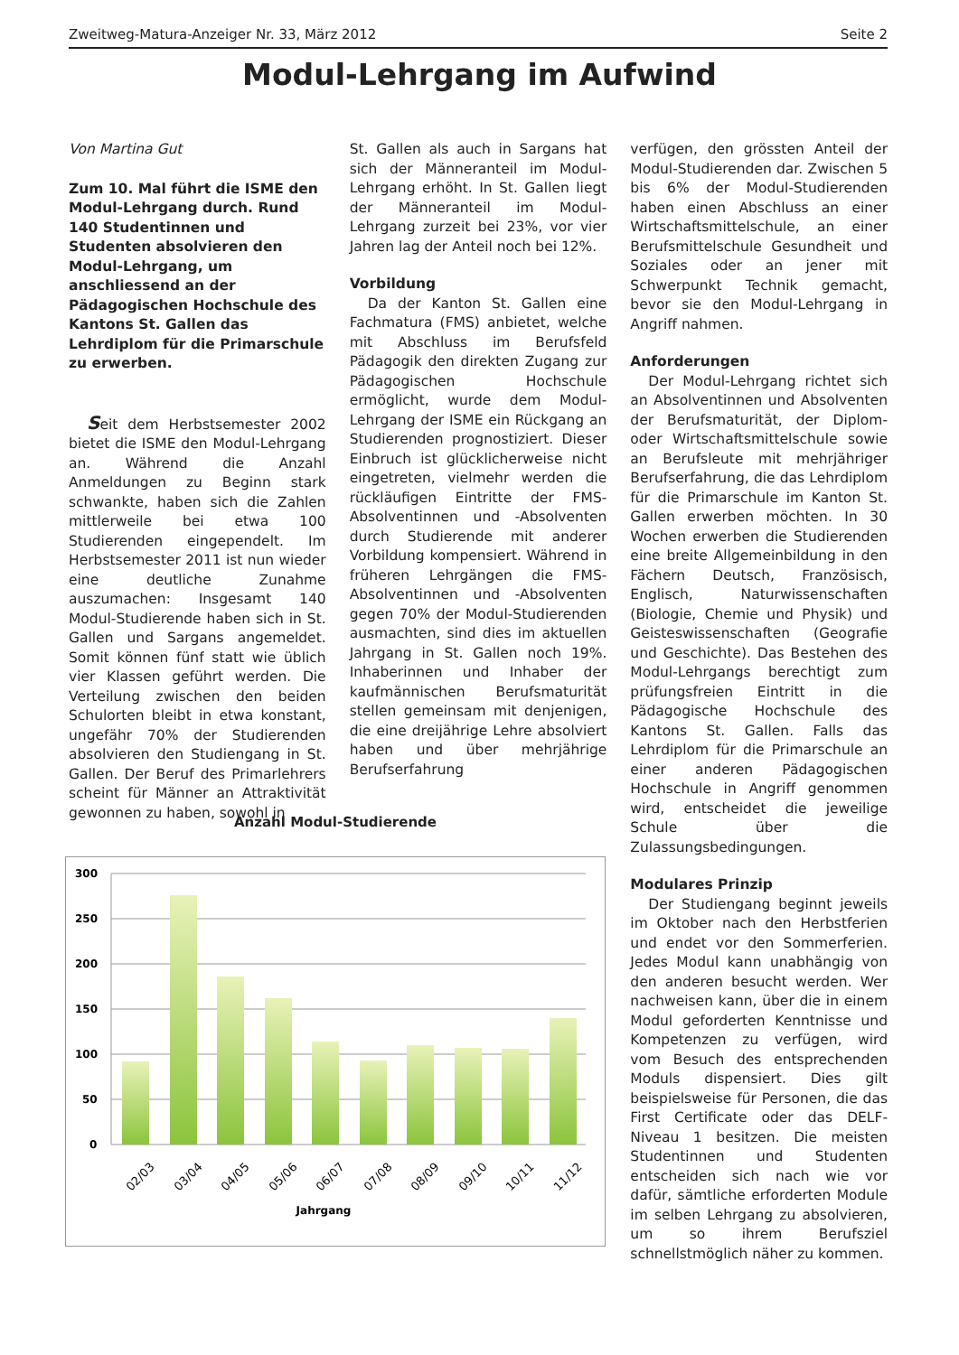Zweitweg-Matura-Anzeiger Nr. 33, März 2012 Seite 2
Modul-Lehrgang im Aufwind
Von Martina Gut
Zum 10. Mal führt die ISME den Modul-Lehrgang durch. Rund 140 Studentinnen und Studenten absolvieren den Modul-Lehrgang, um anschliessend an der Pädagogischen Hochschule des Kantons St. Gallen das Lehrdiplom für die Primarschule zu erwerben.
Seit dem Herbstsemester 2002 bietet die ISME den Modul-Lehrgang an. Während die Anzahl Anmeldungen zu Beginn stark schwankte, haben sich die Zahlen mittlerweile bei etwa 100 Studierenden eingependelt. Im Herbstsemester 2011 ist nun wieder eine deutliche Zunahme auszumachen: Insgesamt 140 Modul-Studierende haben sich in St. Gallen und Sargans angemeldet. Somit können fünf statt wie üblich vier Klassen geführt werden. Die Verteilung zwischen den beiden Schulorten bleibt in etwa konstant, ungefähr 70% der Studierenden absolvieren den Studiengang in St. Gallen. Der Beruf des Primarlehrers scheint für Männer an Attraktivität gewonnen zu haben, sowohl in
St. Gallen als auch in Sargans hat sich der Männeranteil im Modul-Lehrgang erhöht. In St. Gallen liegt der Männeranteil im Modul-Lehrgang zurzeit bei 23%, vor vier Jahren lag der Anteil noch bei 12%.
Vorbildung
Da der Kanton St. Gallen eine Fachmatura (FMS) anbietet, welche mit Abschluss im Berufsfeld Pädagogik den direkten Zugang zur Pädagogischen Hochschule ermöglicht, wurde dem Modul-Lehrgang der ISME ein Rückgang an Studierenden prognostiziert. Dieser Einbruch ist glücklicherweise nicht eingetreten, vielmehr werden die rückläufigen Eintritte der FMS-Absolventinnen und -Absolventen durch Studierende mit anderer Vorbildung kompensiert. Während in früheren Lehrgängen die FMS-Absolventinnen und -Absolventen gegen 70% der Modul-Studierenden ausmachten, sind dies im aktuellen Jahrgang in St. Gallen noch 19%. Inhaberinnen und Inhaber der kaufmännischen Berufsmaturität stellen gemeinsam mit denjenigen, die eine dreijährige Lehre absolviert haben und über mehrjährige Berufserfahrung
verfügen, den grössten Anteil der Modul-Studierenden dar. Zwischen 5 bis 6% der Modul-Studierenden haben einen Abschluss an einer Wirtschaftsmittelschule, an einer Berufsmittelschule Gesundheit und Soziales oder an jener mit Schwerpunkt Technik gemacht, bevor sie den Modul-Lehrgang in Angriff nahmen.
Anforderungen
Der Modul-Lehrgang richtet sich an Absolventinnen und Absolventen der Berufsmaturität, der Diplom- oder Wirtschaftsmittelschule sowie an Berufsleute mit mehrjähriger Berufserfahrung, die das Lehrdiplom für die Primarschule im Kanton St. Gallen erwerben möchten. In 30 Wochen erwerben die Studierenden eine breite Allgemeinbildung in den Fächern Deutsch, Französisch, Englisch, Naturwissenschaften (Biologie, Chemie und Physik) und Geisteswissenschaften (Geografie und Geschichte). Das Bestehen des Modul-Lehrgangs berechtigt zum prüfungsfreien Eintritt in die Pädagogische Hochschule des Kantons St. Gallen. Falls das Lehrdiplom für die Primarschule an einer anderen Pädagogischen Hochschule in Angriff genommen wird, entscheidet die jeweilige Schule über die Zulassungsbedingungen.
Modulares Prinzip
Der Studiengang beginnt jeweils im Oktober nach den Herbstferien und endet vor den Sommerferien. Jedes Modul kann unabhängig von den anderen besucht werden. Wer nachweisen kann, über die in einem Modul geforderten Kenntnisse und Kompetenzen zu verfügen, wird vom Besuch des entsprechenden Moduls dispensiert. Dies gilt beispielsweise für Personen, die das First Certificate oder das DELF-Niveau 1 besitzen. Die meisten Studentinnen und Studenten entscheiden sich nach wie vor dafür, sämtliche erforderten Module im selben Lehrgang zu absolvieren, um so ihrem Berufsziel schnellstmöglich näher zu kommen.
Anzahl Modul-Studierende
300
250
200
150
100
50
0
02/03
03/04
04/05
05/06
06/07
07/08
08/09
09/10
10/11
11/12
Jahrgang